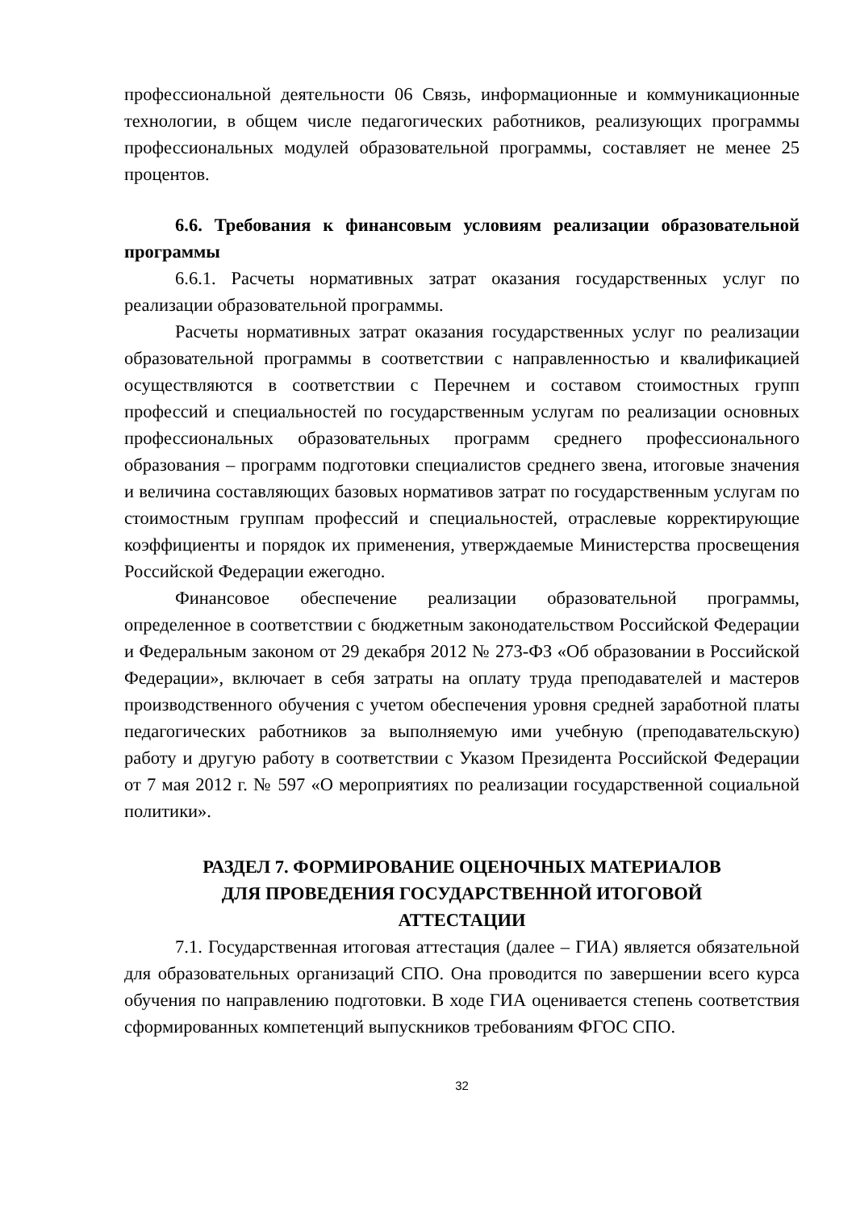профессиональной деятельности 06 Связь, информационные и коммуникационные технологии, в общем числе педагогических работников, реализующих программы профессиональных модулей образовательной программы, составляет не менее 25 процентов.
6.6. Требования к финансовым условиям реализации образовательной программы
6.6.1. Расчеты нормативных затрат оказания государственных услуг по реализации образовательной программы.
Расчеты нормативных затрат оказания государственных услуг по реализации образовательной программы в соответствии с направленностью и квалификацией осуществляются в соответствии с Перечнем и составом стоимостных групп профессий и специальностей по государственным услугам по реализации основных профессиональных образовательных программ среднего профессионального образования – программ подготовки специалистов среднего звена, итоговые значения и величина составляющих базовых нормативов затрат по государственным услугам по стоимостным группам профессий и специальностей, отраслевые корректирующие коэффициенты и порядок их применения, утверждаемые Министерства просвещения Российской Федерации ежегодно.
Финансовое обеспечение реализации образовательной программы, определенное в соответствии с бюджетным законодательством Российской Федерации и Федеральным законом от 29 декабря 2012 № 273-ФЗ «Об образовании в Российской Федерации», включает в себя затраты на оплату труда преподавателей и мастеров производственного обучения с учетом обеспечения уровня средней заработной платы педагогических работников за выполняемую ими учебную (преподавательскую) работу и другую работу в соответствии с Указом Президента Российской Федерации от 7 мая 2012 г. № 597 «О мероприятиях по реализации государственной социальной политики».
РАЗДЕЛ 7. ФОРМИРОВАНИЕ ОЦЕНОЧНЫХ МАТЕРИАЛОВ
ДЛЯ ПРОВЕДЕНИЯ ГОСУДАРСТВЕННОЙ ИТОГОВОЙ
АТТЕСТАЦИИ
7.1. Государственная итоговая аттестация (далее – ГИА) является обязательной для образовательных организаций СПО. Она проводится по завершении всего курса обучения по направлению подготовки. В ходе ГИА оценивается степень соответствия сформированных компетенций выпускников требованиям ФГОС СПО.
32